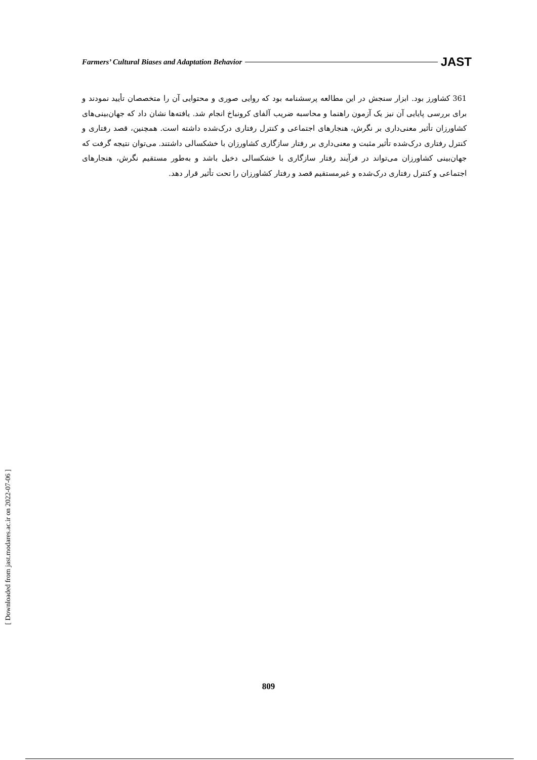Farmers’ Cultural Biases and Adaptation Behavior JAST
361 کشاورز بود. ابزار سنجش در این مطالعه پرسشنامه بود که روایی صوری و محتوایی آن را متخصصان تأیید نمودند و برای بررسی پایایی آن نیز یک آزمون راهنما و محاسبه ضریب آلفای کرونباخ انجام شد. یافته‌ها نشان داد که جهان‌بینی‌های کشاورزان تأثیر معنی‌داری بر نگرش، هنجارهای اجتماعی و کنترل رفتاری درک‌شده داشته است. همچنین، قصد رفتاری و کنترل رفتاری درک‌شده تأثیر مثبت و معنی‌داری بر رفتار سازگاری کشاورزان با خشکسالی داشتند. می‌توان نتیجه گرفت که جهان‌بینی کشاورزان می‌تواند در فرآیند رفتار سازگاری با خشکسالی دخیل باشد و به‌طور مستقیم نگرش، هنجارهای اجتماعی و کنترل رفتاری درک‌شده و غیرمستقیم قصد و رفتار کشاورزان را تحت تأثیر قرار دهد.
[ Downloaded from jast.modares.ac.ir on 2022-07-06 ]
809